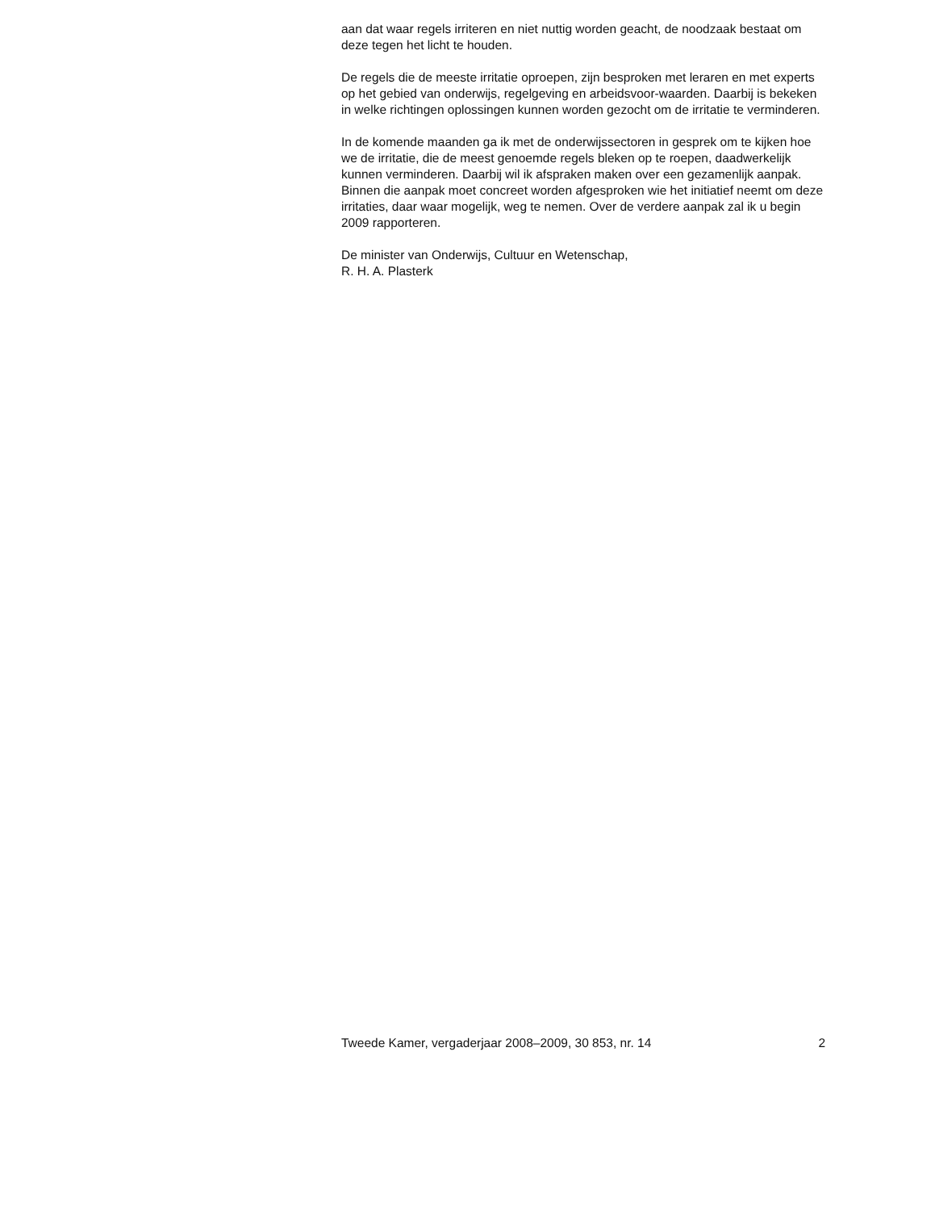aan dat waar regels irriteren en niet nuttig worden geacht, de noodzaak bestaat om deze tegen het licht te houden.
De regels die de meeste irritatie oproepen, zijn besproken met leraren en met experts op het gebied van onderwijs, regelgeving en arbeidsvoor-waarden. Daarbij is bekeken in welke richtingen oplossingen kunnen worden gezocht om de irritatie te verminderen.
In de komende maanden ga ik met de onderwijssectoren in gesprek om te kijken hoe we de irritatie, die de meest genoemde regels bleken op te roepen, daadwerkelijk kunnen verminderen. Daarbij wil ik afspraken maken over een gezamenlijk aanpak. Binnen die aanpak moet concreet worden afgesproken wie het initiatief neemt om deze irritaties, daar waar mogelijk, weg te nemen. Over de verdere aanpak zal ik u begin 2009 rapporteren.
De minister van Onderwijs, Cultuur en Wetenschap,
R. H. A. Plasterk
Tweede Kamer, vergaderjaar 2008–2009, 30 853, nr. 14 2